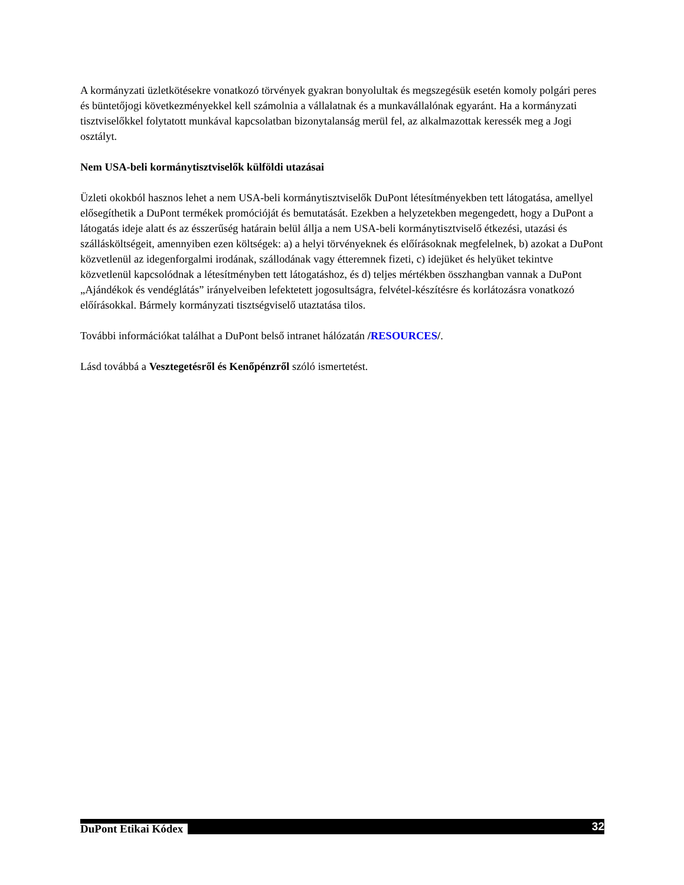A kormányzati üzletkötésekre vonatkozó törvények gyakran bonyolultak és megszegésük esetén komoly polgári peres és büntetőjogi következményekkel kell számolnia a vállalatnak és a munkavállalónak egyaránt. Ha a kormányzati tisztviselőkkel folytatott munkával kapcsolatban bizonytalanság merül fel, az alkalmazottak keressék meg a Jogi osztályt.
Nem USA-beli kormánytisztviselők külföldi utazásai
Üzleti okokból hasznos lehet a nem USA-beli kormánytisztviselők DuPont létesítményekben tett látogatása, amellyel elősegíthetik a DuPont termékek promócióját és bemutatását. Ezekben a helyzetekben megengedett, hogy a DuPont a látogatás ideje alatt és az ésszerűség határain belül állja a nem USA-beli kormánytisztviselő étkezési, utazási és szállásköltségeit, amennyiben ezen költségek: a) a helyi törvényeknek és előírásoknak megfelelnek, b) azokat a DuPont közvetlenül az idegenforgalmi irodának, szállodának vagy étteremnek fizeti, c) idejüket és helyüket tekintve közvetlenül kapcsolódnak a létesítményben tett látogatáshoz, és d) teljes mértékben összhangban vannak a DuPont „Ajándékok és vendéglátás” irányelveiben lefektetett jogosultságra, felvétel-készítésre és korlátozásra vonatkozó előírásokkal. Bármely kormányzati tisztségviselő utaztatása tilos.
További információkat találhat a DuPont belső intranet hálózatán /RESOURCES/.
Lásd továbbá a Vesztegetésről és Kenőpénzről szóló ismertetést.
DuPont Etikai Kódex 32